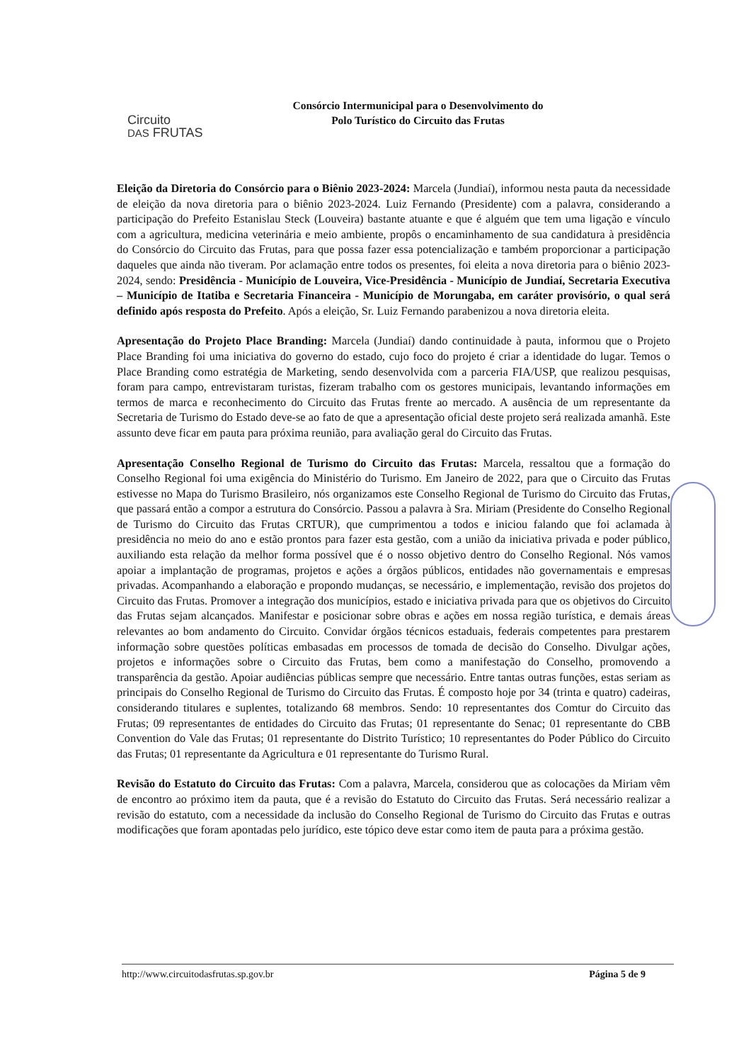Circuito
DAS FRUTAS
Consórcio Intermunicipal para o Desenvolvimento do
Polo Turístico do Circuito das Frutas
Eleição da Diretoria do Consórcio para o Biênio 2023-2024: Marcela (Jundiaí), informou nesta pauta da necessidade de eleição da nova diretoria para o biênio 2023-2024. Luiz Fernando (Presidente) com a palavra, considerando a participação do Prefeito Estanislau Steck (Louveira) bastante atuante e que é alguém que tem uma ligação e vínculo com a agricultura, medicina veterinária e meio ambiente, propôs o encaminhamento de sua candidatura à presidência do Consórcio do Circuito das Frutas, para que possa fazer essa potencialização e também proporcionar a participação daqueles que ainda não tiveram. Por aclamação entre todos os presentes, foi eleita a nova diretoria para o biênio 2023-2024, sendo: Presidência - Município de Louveira, Vice-Presidência - Município de Jundiaí, Secretaria Executiva – Município de Itatiba e Secretaria Financeira - Município de Morungaba, em caráter provisório, o qual será definido após resposta do Prefeito. Após a eleição, Sr. Luiz Fernando parabenizou a nova diretoria eleita.
Apresentação do Projeto Place Branding: Marcela (Jundiaí) dando continuidade à pauta, informou que o Projeto Place Branding foi uma iniciativa do governo do estado, cujo foco do projeto é criar a identidade do lugar. Temos o Place Branding como estratégia de Marketing, sendo desenvolvida com a parceria FIA/USP, que realizou pesquisas, foram para campo, entrevistaram turistas, fizeram trabalho com os gestores municipais, levantando informações em termos de marca e reconhecimento do Circuito das Frutas frente ao mercado. A ausência de um representante da Secretaria de Turismo do Estado deve-se ao fato de que a apresentação oficial deste projeto será realizada amanhã. Este assunto deve ficar em pauta para próxima reunião, para avaliação geral do Circuito das Frutas.
Apresentação Conselho Regional de Turismo do Circuito das Frutas: Marcela, ressaltou que a formação do Conselho Regional foi uma exigência do Ministério do Turismo. Em Janeiro de 2022, para que o Circuito das Frutas estivesse no Mapa do Turismo Brasileiro, nós organizamos este Conselho Regional de Turismo do Circuito das Frutas, que passará então a compor a estrutura do Consórcio. Passou a palavra à Sra. Miriam (Presidente do Conselho Regional de Turismo do Circuito das Frutas CRTUR), que cumprimentou a todos e iniciou falando que foi aclamada à presidência no meio do ano e estão prontos para fazer esta gestão, com a união da iniciativa privada e poder público, auxiliando esta relação da melhor forma possível que é o nosso objetivo dentro do Conselho Regional. Nós vamos apoiar a implantação de programas, projetos e ações a órgãos públicos, entidades não governamentais e empresas privadas. Acompanhando a elaboração e propondo mudanças, se necessário, e implementação, revisão dos projetos do Circuito das Frutas. Promover a integração dos municípios, estado e iniciativa privada para que os objetivos do Circuito das Frutas sejam alcançados. Manifestar e posicionar sobre obras e ações em nossa região turística, e demais áreas relevantes ao bom andamento do Circuito. Convidar órgãos técnicos estaduais, federais competentes para prestarem informação sobre questões políticas embasadas em processos de tomada de decisão do Conselho. Divulgar ações, projetos e informações sobre o Circuito das Frutas, bem como a manifestação do Conselho, promovendo a transparência da gestão. Apoiar audiências públicas sempre que necessário. Entre tantas outras funções, estas seriam as principais do Conselho Regional de Turismo do Circuito das Frutas. É composto hoje por 34 (trinta e quatro) cadeiras, considerando titulares e suplentes, totalizando 68 membros. Sendo: 10 representantes dos Comtur do Circuito das Frutas; 09 representantes de entidades do Circuito das Frutas; 01 representante do Senac; 01 representante do CBB Convention do Vale das Frutas; 01 representante do Distrito Turístico; 10 representantes do Poder Público do Circuito das Frutas; 01 representante da Agricultura e 01 representante do Turismo Rural.
Revisão do Estatuto do Circuito das Frutas: Com a palavra, Marcela, considerou que as colocações da Miriam vêm de encontro ao próximo item da pauta, que é a revisão do Estatuto do Circuito das Frutas. Será necessário realizar a revisão do estatuto, com a necessidade da inclusão do Conselho Regional de Turismo do Circuito das Frutas e outras modificações que foram apontadas pelo jurídico, este tópico deve estar como item de pauta para a próxima gestão.
http://www.circuitodasfrutas.sp.gov.br Página 5 de 9